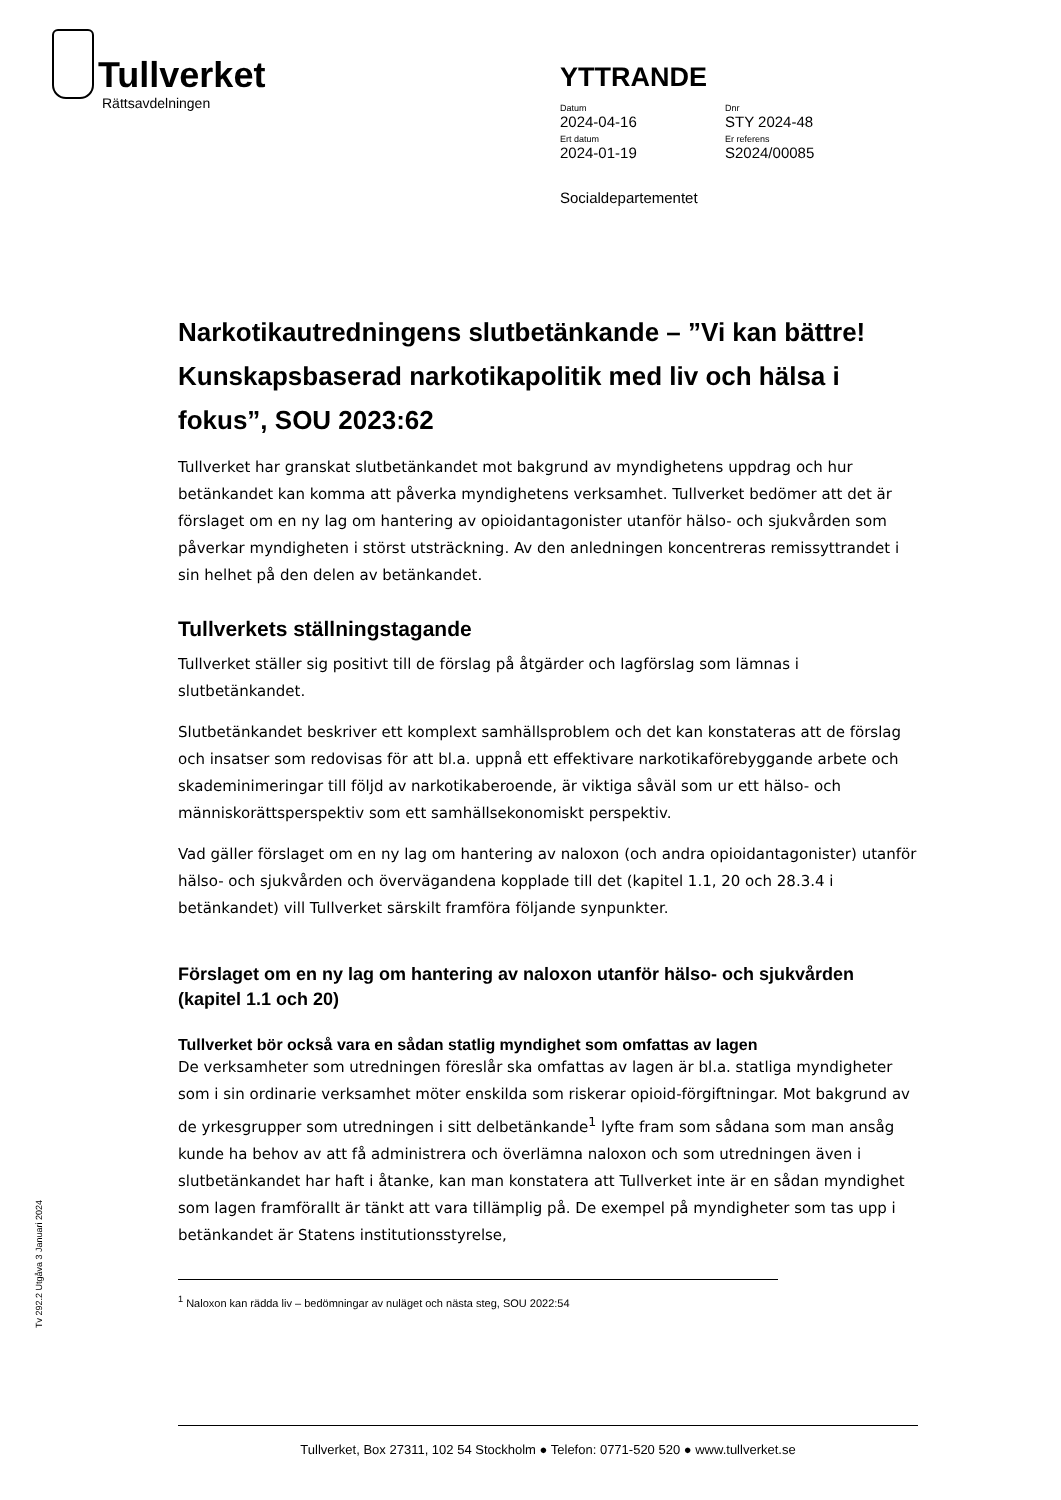Tullverket
Rättsavdelningen
YTTRANDE
Datum
2024-04-16
Dnr
STY 2024-48
Ert datum
2024-01-19
Er referens
S2024/00085
Socialdepartementet
Narkotikautredningens slutbetänkande – ”Vi kan bättre! Kunskapsbaserad narkotikapolitik med liv och hälsa i fokus”, SOU 2023:62
Tullverket har granskat slutbetänkandet mot bakgrund av myndighetens uppdrag och hur betänkandet kan komma att påverka myndighetens verksamhet. Tullverket bedömer att det är förslaget om en ny lag om hantering av opioidantagonister utanför hälso- och sjukvården som påverkar myndigheten i störst utsträckning. Av den anledningen koncentreras remissyttrandet i sin helhet på den delen av betänkandet.
Tullverkets ställningstagande
Tullverket ställer sig positivt till de förslag på åtgärder och lagförslag som lämnas i slutbetänkandet.
Slutbetänkandet beskriver ett komplext samhällsproblem och det kan konstateras att de förslag och insatser som redovisas för att bl.a. uppnå ett effektivare narkotikaförebyggande arbete och skademinimeringar till följd av narkotikaberoende, är viktiga såväl som ur ett hälso- och människorättsperspektiv som ett samhällsekonomiskt perspektiv.
Vad gäller förslaget om en ny lag om hantering av naloxon (och andra opioidantagonister) utanför hälso- och sjukvården och övervägandena kopplade till det (kapitel 1.1, 20 och 28.3.4 i betänkandet) vill Tullverket särskilt framföra följande synpunkter.
Förslaget om en ny lag om hantering av naloxon utanför hälso- och sjukvården (kapitel 1.1 och 20)
Tullverket bör också vara en sådan statlig myndighet som omfattas av lagen
De verksamheter som utredningen föreslår ska omfattas av lagen är bl.a. statliga myndigheter som i sin ordinarie verksamhet möter enskilda som riskerar opioid-förgiftningar. Mot bakgrund av de yrkesgrupper som utredningen i sitt delbetänkande<sup>1</sup> lyfte fram som sådana som man ansåg kunde ha behov av att få administrera och överlämna naloxon och som utredningen även i slutbetänkandet har haft i åtanke, kan man konstatera att Tullverket inte är en sådan myndighet som lagen framförallt är tänkt att vara tillämplig på. De exempel på myndigheter som tas upp i betänkandet är Statens institutionsstyrelse,
<sup>1</sup> Naloxon kan rädda liv – bedömningar av nuläget och nästa steg, SOU 2022:54
Tv 292.2 Utgåva 3 Januari 2024
Tullverket, Box 27311, 102 54 Stockholm ● Telefon: 0771-520 520 ● www.tullverket.se